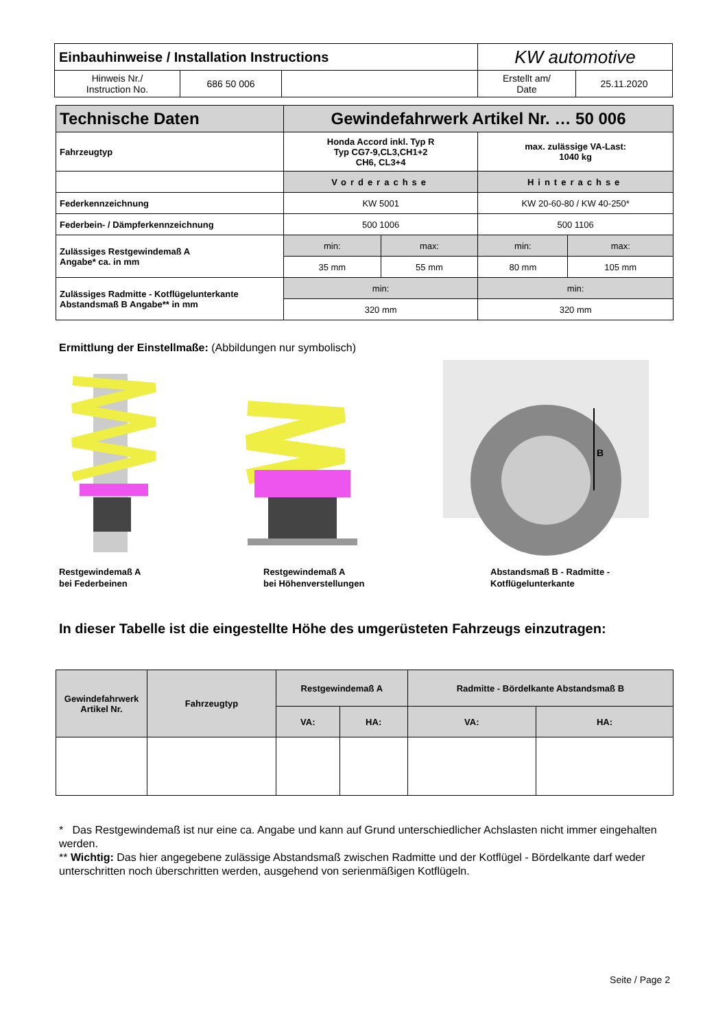| Einbauhinweise / Installation Instructions | | | KW automotive | |
| Hinweis Nr./ Instruction No. | 686 50 006 | | Erstellt am/ Date | 25.11.2020 |
| Technische Daten | Gewindefahrwerk Artikel Nr. … 50 006 | | | |
| Fahrzeugtyp | Honda Accord inkl. Typ R Typ CG7-9,CL3,CH1+2 CH6, CL3+4 | | max. zulässige VA-Last: 1040 kg | |
| | Vorderachse | | Hinterachse | |
| Federkennzeichnung | KW 5001 | | KW 20-60-80 / KW 40-250* | |
| Federbein- / Dämpferkennzeichnung | 500 1006 | | 500 1106 | |
| Zulässiges Restgewindemaß A Angabe* ca. in mm | min: | max: | min: | max: |
| | 35 mm | 55 mm | 80 mm | 105 mm |
| Zulässiges Radmitte - Kotflügelunterkante Abstandsmaß B Angabe** in mm | min: | | min: | |
| | 320 mm | | 320 mm | |
Ermittlung der Einstellmaße: (Abbildungen nur symbolisch)
B
Restgewindemaß A
bei Federbeinen
Restgewindemaß A
bei Höhenverstellungen
Abstandsmaß B - Radmitte -
Kotflügelunterkante
In dieser Tabelle ist die eingestellte Höhe des umgerüsteten Fahrzeugs einzutragen:
| Gewindefahrwerk Artikel Nr. | Fahrzeugtyp | Restgewindemaß A | | Radmitte - Bördelkante Abstandsmaß B | |
| | | VA: | HA: | VA: | HA: |
* Das Restgewindemaß ist nur eine ca. Angabe und kann auf Grund unterschiedlicher Achslasten nicht immer eingehalten werden.
** Wichtig: Das hier angegebene zulässige Abstandsmaß zwischen Radmitte und der Kotflügel - Bördelkante darf weder unterschritten noch überschritten werden, ausgehend von serienmäßigen Kotflügeln.
Seite / Page 2